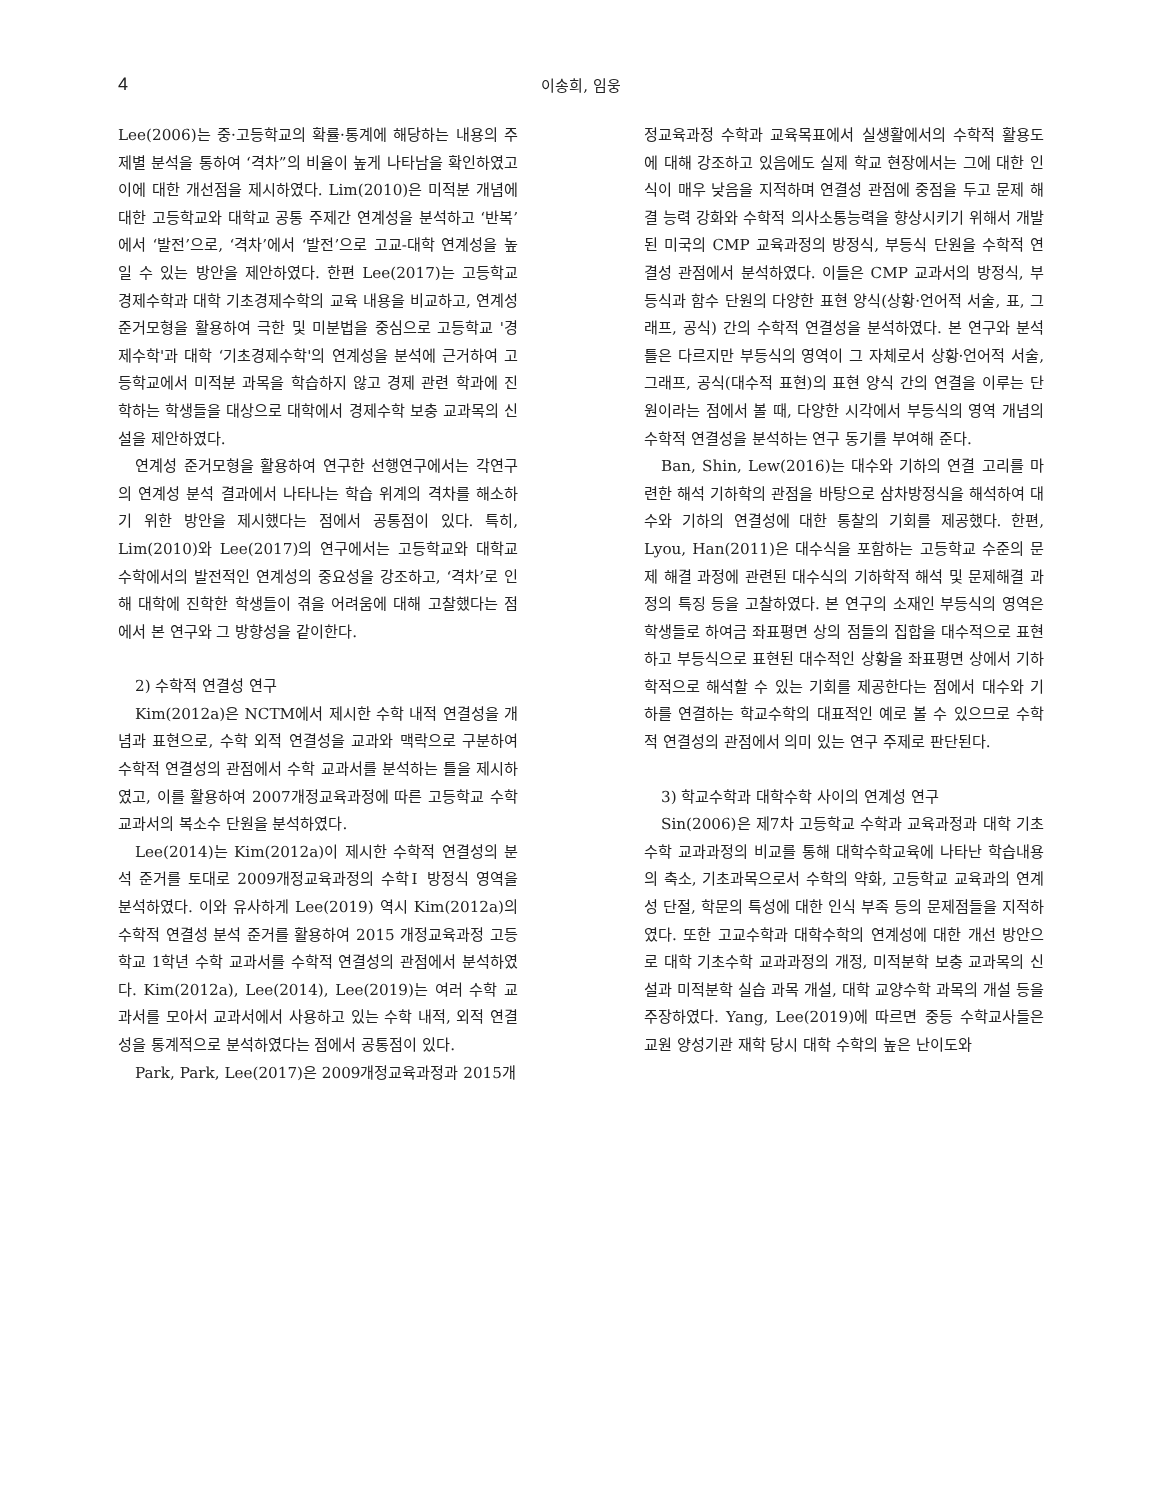4 이송희, 임웅
Lee(2006)는 중·고등학교의 확률·통계에 해당하는 내용의 주제별 분석을 통하여 ‘격차”의 비율이 높게 나타남을 확인하였고 이에 대한 개선점을 제시하였다. Lim(2010)은 미적분 개념에 대한 고등학교와 대학교 공통 주제간 연계성을 분석하고 ‘반복’에서 ‘발전’으로, ‘격차’에서 ‘발전’으로 고교-대학 연계성을 높일 수 있는 방안을 제안하였다. 한편 Lee(2017)는 고등학교 경제수학과 대학 기초경제수학의 교육 내용을 비교하고, 연계성 준거모형을 활용하여 극한 및 미분법을 중심으로 고등학교 '경제수학'과 대학 ‘기초경제수학'의 연계성을 분석에 근거하여 고등학교에서 미적분 과목을 학습하지 않고 경제 관련 학과에 진학하는 학생들을 대상으로 대학에서 경제수학 보충 교과목의 신설을 제안하였다.
연계성 준거모형을 활용하여 연구한 선행연구에서는 각연구의 연계성 분석 결과에서 나타나는 학습 위계의 격차를 해소하기 위한 방안을 제시했다는 점에서 공통점이 있다. 특히, Lim(2010)와 Lee(2017)의 연구에서는 고등학교와 대학교 수학에서의 발전적인 연계성의 중요성을 강조하고, ‘격차’로 인해 대학에 진학한 학생들이 겪을 어려움에 대해 고찰했다는 점에서 본 연구와 그 방향성을 같이한다.
2) 수학적 연결성 연구
Kim(2012a)은 NCTM에서 제시한 수학 내적 연결성을 개념과 표현으로, 수학 외적 연결성을 교과와 맥락으로 구분하여 수학적 연결성의 관점에서 수학 교과서를 분석하는 틀을 제시하였고, 이를 활용하여 2007개정교육과정에 따른 고등학교 수학 교과서의 복소수 단원을 분석하였다.
Lee(2014)는 Kim(2012a)이 제시한 수학적 연결성의 분석 준거를 토대로 2009개정교육과정의 수학Ⅰ 방정식 영역을 분석하였다. 이와 유사하게 Lee(2019) 역시 Kim(2012a)의 수학적 연결성 분석 준거를 활용하여 2015 개정교육과정 고등학교 1학년 수학 교과서를 수학적 연결성의 관점에서 분석하였다. Kim(2012a), Lee(2014), Lee(2019)는 여러 수학 교과서를 모아서 교과서에서 사용하고 있는 수학 내적, 외적 연결성을 통계적으로 분석하였다는 점에서 공통점이 있다.
Park, Park, Lee(2017)은 2009개정교육과정과 2015개
정교육과정 수학과 교육목표에서 실생활에서의 수학적 활용도에 대해 강조하고 있음에도 실제 학교 현장에서는 그에 대한 인식이 매우 낮음을 지적하며 연결성 관점에 중점을 두고 문제 해결 능력 강화와 수학적 의사소통능력을 향상시키기 위해서 개발된 미국의 CMP 교육과정의 방정식, 부등식 단원을 수학적 연결성 관점에서 분석하였다. 이들은 CMP 교과서의 방정식, 부등식과 함수 단원의 다양한 표현 양식(상황·언어적 서술, 표, 그래프, 공식) 간의 수학적 연결성을 분석하였다. 본 연구와 분석틀은 다르지만 부등식의 영역이 그 자체로서 상황·언어적 서술, 그래프, 공식(대수적 표현)의 표현 양식 간의 연결을 이루는 단원이라는 점에서 볼 때, 다양한 시각에서 부등식의 영역 개념의 수학적 연결성을 분석하는 연구 동기를 부여해 준다.
Ban, Shin, Lew(2016)는 대수와 기하의 연결 고리를 마련한 해석 기하학의 관점을 바탕으로 삼차방정식을 해석하여 대수와 기하의 연결성에 대한 통찰의 기회를 제공했다. 한편, Lyou, Han(2011)은 대수식을 포함하는 고등학교 수준의 문제 해결 과정에 관련된 대수식의 기하학적 해석 및 문제해결 과정의 특징 등을 고찰하였다. 본 연구의 소재인 부등식의 영역은 학생들로 하여금 좌표평면 상의 점들의 집합을 대수적으로 표현하고 부등식으로 표현된 대수적인 상황을 좌표평면 상에서 기하학적으로 해석할 수 있는 기회를 제공한다는 점에서 대수와 기하를 연결하는 학교수학의 대표적인 예로 볼 수 있으므로 수학적 연결성의 관점에서 의미 있는 연구 주제로 판단된다.
3) 학교수학과 대학수학 사이의 연계성 연구
Sin(2006)은 제7차 고등학교 수학과 교육과정과 대학 기초수학 교과과정의 비교를 통해 대학수학교육에 나타난 학습내용의 축소, 기초과목으로서 수학의 약화, 고등학교 교육과의 연계성 단절, 학문의 특성에 대한 인식 부족 등의 문제점들을 지적하였다. 또한 고교수학과 대학수학의 연계성에 대한 개선 방안으로 대학 기초수학 교과과정의 개정, 미적분학 보충 교과목의 신설과 미적분학 실습 과목 개설, 대학 교양수학 과목의 개설 등을 주장하였다. Yang, Lee(2019)에 따르면 중등 수학교사들은 교원 양성기관 재학 당시 대학 수학의 높은 난이도와